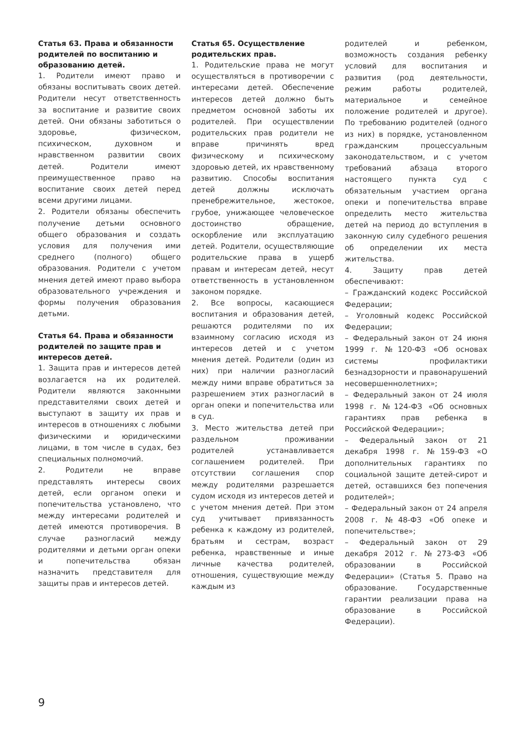Статья 63. Права и обязанности родителей по воспитанию и образованию детей.
1. Родители имеют право и обязаны воспитывать своих детей. Родители несут ответственность за воспитание и развитие своих детей. Они обязаны заботиться о здоровье, физическом, психическом, духовном и нравственном развитии своих детей. Родители имеют преимущественное право на воспитание своих детей перед всеми другими лицами.
2. Родители обязаны обеспечить получение детьми основного общего образования и создать условия для получения ими среднего (полного) общего образования. Родители с учетом мнения детей имеют право выбора образовательного учреждения и формы получения образования детьми.
Статья 64. Права и обязанности родителей по защите прав и интересов детей.
1. Защита прав и интересов детей возлагается на их родителей. Родители являются законными представителями своих детей и выступают в защиту их прав и интересов в отношениях с любыми физическими и юридическими лицами, в том числе в судах, без специальных полномочий.
2. Родители не вправе представлять интересы своих детей, если органом опеки и попечительства установлено, что между интересами родителей и детей имеются противоречия. В случае разногласий между родителями и детьми орган опеки и попечительства обязан назначить представителя для защиты прав и интересов детей.
Статья 65. Осуществление родительских прав.
1. Родительские права не могут осуществляться в противоречии с интересами детей. Обеспечение интересов детей должно быть предметом основной заботы их родителей. При осуществлении родительских прав родители не вправе причинять вред физическому и психическому здоровью детей, их нравственному развитию. Способы воспитания детей должны исключать пренебрежительное, жестокое, грубое, унижающее человеческое достоинство обращение, оскорбление или эксплуатацию детей. Родители, осуществляющие родительские права в ущерб правам и интересам детей, несут ответственность в установленном законом порядке.
2. Все вопросы, касающиеся воспитания и образования детей, решаются родителями по их взаимному согласию исходя из интересов детей и с учетом мнения детей. Родители (один из них) при наличии разногласий между ними вправе обратиться за разрешением этих разногласий в орган опеки и попечительства или в суд.
3. Место жительства детей при раздельном проживании родителей устанавливается соглашением родителей. При отсутствии соглашения спор между родителями разрешается судом исходя из интересов детей и с учетом мнения детей. При этом суд учитывает привязанность ребенка к каждому из родителей, братьям и сестрам, возраст ребенка, нравственные и иные личные качества родителей, отношения, существующие между каждым из
родителей и ребенком, возможность создания ребенку условий для воспитания и развития (род деятельности, режим работы родителей, материальное и семейное положение родителей и другое). По требованию родителей (одного из них) в порядке, установленном гражданским процессуальным законодательством, и с учетом требований абзаца второго настоящего пункта суд с обязательным участием органа опеки и попечительства вправе определить место жительства детей на период до вступления в законную силу судебного решения об определении их места жительства.
4. Защиту прав детей обеспечивают:
– Гражданский кодекс Российской Федерации;
– Уголовный кодекс Российской Федерации;
– Федеральный закон от 24 июня 1999 г. №120-ФЗ «Об основах системы профилактики безнадзорности и правонарушений несовершеннолетних»;
– Федеральный закон от 24 июля 1998 г. №124-ФЗ «Об основных гарантиях прав ребенка в Российской Федерации»;
– Федеральный закон от 21 декабря 1998 г. №159-ФЗ «О дополнительных гарантиях по социальной защите детей-сирот и детей, оставшихся без попечения родителей»;
– Федеральный закон от 24 апреля 2008 г. №48-ФЗ «Об опеке и попечительстве»;
– Федеральный закон от 29 декабря 2012 г. №273-ФЗ «Об образовании в Российской Федерации» (Статья 5. Право на образование. Государственные гарантии реализации права на образование в Российской Федерации).
9